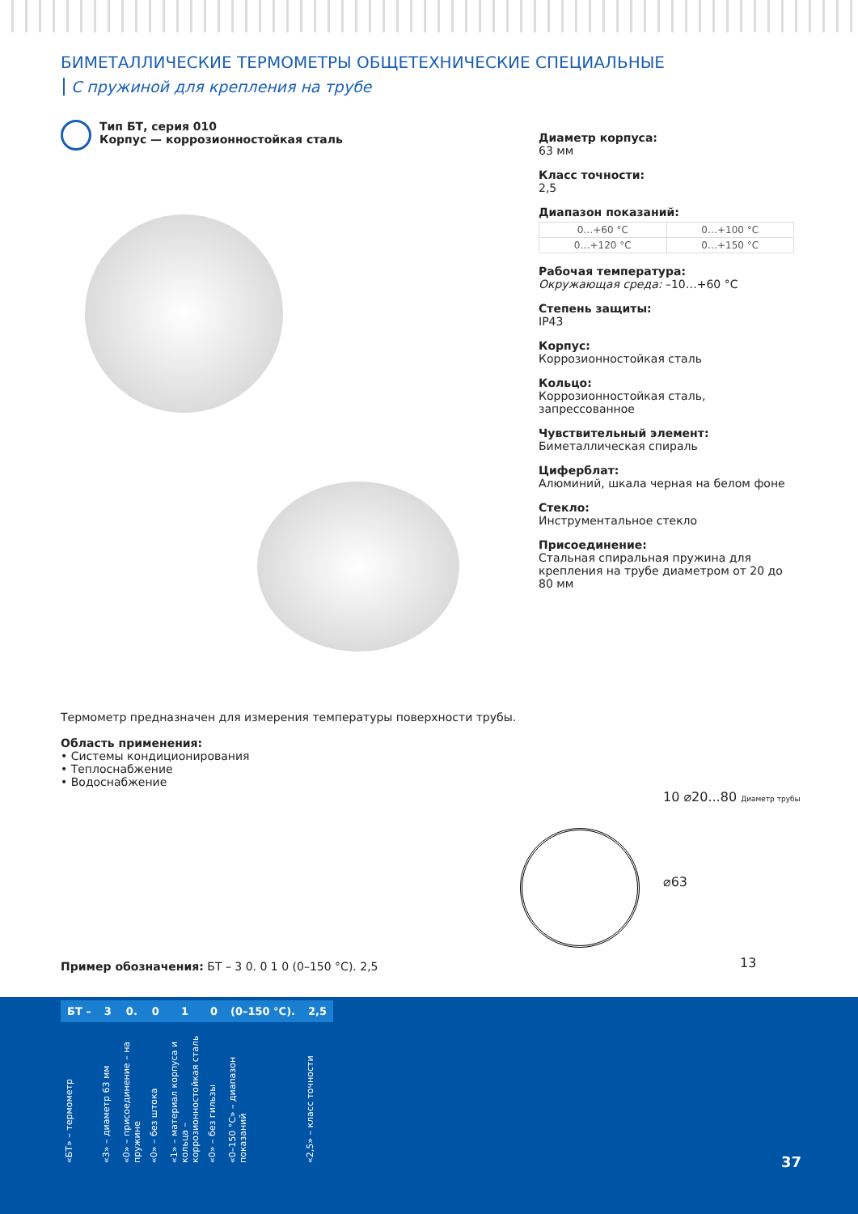БИМЕТАЛЛИЧЕСКИЕ ТЕРМОМЕТРЫ ОБЩЕТЕХНИЧЕСКИЕ СПЕЦИАЛЬНЫЕ
С пружиной для крепления на трубе
Тип БТ, серия 010
Корпус — коррозионностойкая сталь
Диаметр корпуса:
63 мм
Класс точности:
2,5
Диапазон показаний:
| 0…+60 °C | 0…+100 °C |
| 0…+120 °C | 0…+150 °C |
Рабочая температура:
Окружающая среда: –10…+60 °C
Степень защиты:
IP43
Корпус:
Коррозионностойкая сталь
Кольцо:
Коррозионностойкая сталь, запрессованное
Чувствительный элемент:
Биметаллическая спираль
Циферблат:
Алюминий, шкала черная на белом фоне
Стекло:
Инструментальное стекло
Присоединение:
Стальная спиральная пружина для крепления на трубе диаметром от 20 до 80 мм
Термометр предназначен для измерения температуры поверхности трубы.
Область применения:
• Системы кондиционирования
• Теплоснабжение
• Водоснабжение
10 ⌀20...80 Диаметр трубы
⌀63
13
Пример обозначения: БТ – 3 0. 0 1 0 (0–150 °C). 2,5
| БТ – | 3 | 0. | 0 | 1 | 0 | (0–150 °C). | 2,5 |
| --- | --- | --- | --- | --- | --- | --- | --- |
| «БТ» – термометр | «3» – диаметр 63 мм | «0» – присоединение – на пружине | «0» – без штока | «1» – материал корпуса и кольца – коррозионностойкая сталь | «0» – без гильзы | «0–150 °C» – диапазон показаний | «2,5» – класс точности |
37